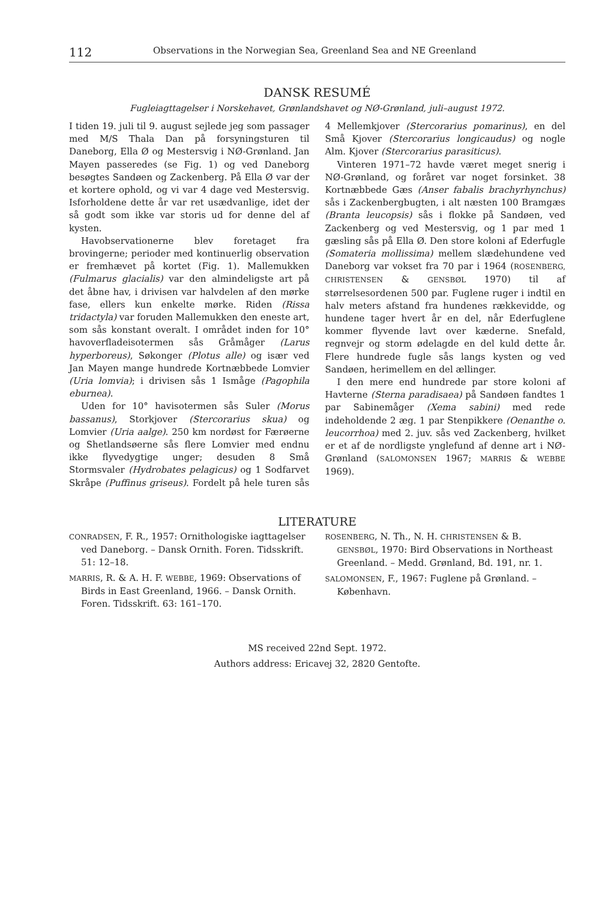112 Observations in the Norwegian Sea, Greenland Sea and NE Greenland
DANSK RESUMÉ
Fugleiagttagelser i Norskehavet, Grønlandshavet og NØ-Grønland, juli–august 1972.
I tiden 19. juli til 9. august sejlede jeg som passager med M/S Thala Dan på forsyningsturen til Daneborg, Ella Ø og Mestersvig i NØ-Grønland. Jan Mayen passeredes (se Fig. 1) og ved Daneborg besøgtes Sandøen og Zackenberg. På Ella Ø var der et kortere ophold, og vi var 4 dage ved Mestersvig. Isforholdene dette år var ret usædvanlige, idet der så godt som ikke var storis ud for denne del af kysten.
Havobservationerne blev foretaget fra brovingerne; perioder med kontinuerlig observation er fremhævet på kortet (Fig. 1). Mallemukken (Fulmarus glacialis) var den almindeligste art på det åbne hav, i drivisen var halvdelen af den mørke fase, ellers kun enkelte mørke. Riden (Rissa tridactyla) var foruden Mallemukken den eneste art, som sås konstant overalt. I området inden for 10° havoverfladeisotermen sås Gråmåger (Larus hyperboreus), Søkonger (Plotus alle) og især ved Jan Mayen mange hundrede Kortnæbbede Lomvier (Uria lomvia); i drivisen sås 1 Ismåge (Pagophila eburnea).
Uden for 10° havisotermen sås Suler (Morus bassanus), Storkjover (Stercorarius skua) og Lomvier (Uria aalge). 250 km nordøst for Færøerne og Shetlandsøerne sås flere Lomvier med endnu ikke flyvedygtige unger; desuden 8 Små Stormsvaler (Hydrobates pelagicus) og 1 Sodfarvet Skråpe (Puffinus griseus). Fordelt på hele turen sås 4 Mellemkjover (Stercorarius pomarinus), en del Små Kjover (Stercorarius longicaudus) og nogle Alm. Kjover (Stercorarius parasiticus).
Vinteren 1971–72 havde været meget snerig i NØ-Grønland, og foråret var noget forsinket. 38 Kortnæbbede Gæs (Anser fabalis brachyrhynchus) sås i Zackenbergbugten, i alt næsten 100 Bramgæs (Branta leucopsis) sås i flokke på Sandøen, ved Zackenberg og ved Mestersvig, og 1 par med 1 gæsling sås på Ella Ø. Den store koloni af Ederfugle (Somateria mollissima) mellem slædehundene ved Daneborg var vokset fra 70 par i 1964 (ROSENBERG, CHRISTENSEN & GENSBØL 1970) til af størrelsesordenen 500 par. Fuglene ruger i indtil en halv meters afstand fra hundenes rækkevidde, og hundene tager hvert år en del, når Ederfuglene kommer flyvende lavt over kæderne. Snefald, regnvejr og storm ødelagde en del kuld dette år. Flere hundrede fugle sås langs kysten og ved Sandøen, herimellem en del ællinger.
I den mere end hundrede par store koloni af Havterne (Sterna paradisaea) på Sandøen fandtes 1 par Sabinemåger (Xema sabini) med rede indeholdende 2 æg. 1 par Stenpikkere (Oenanthe o. leucorrhoa) med 2. juv. sås ved Zackenberg, hvilket er et af de nordligste ynglefund af denne art i NØ-Grønland (SALOMONSEN 1967; MARRIS & WEBBE 1969).
LITERATURE
CONRADSEN, F. R., 1957: Ornithologiske iagttagelser ved Daneborg. – Dansk Ornith. Foren. Tidsskrift. 51: 12–18.
MARRIS, R. & A. H. F. WEBBE, 1969: Observations of Birds in East Greenland, 1966. – Dansk Ornith. Foren. Tidsskrift. 63: 161–170.
ROSENBERG, N. Th., N. H. CHRISTENSEN & B. GENSBØL, 1970: Bird Observations in Northeast Greenland. – Medd. Grønland, Bd. 191, nr. 1.
SALOMONSEN, F., 1967: Fuglene på Grønland. – København.
MS received 22nd Sept. 1972.
Authors address: Ericavej 32, 2820 Gentofte.